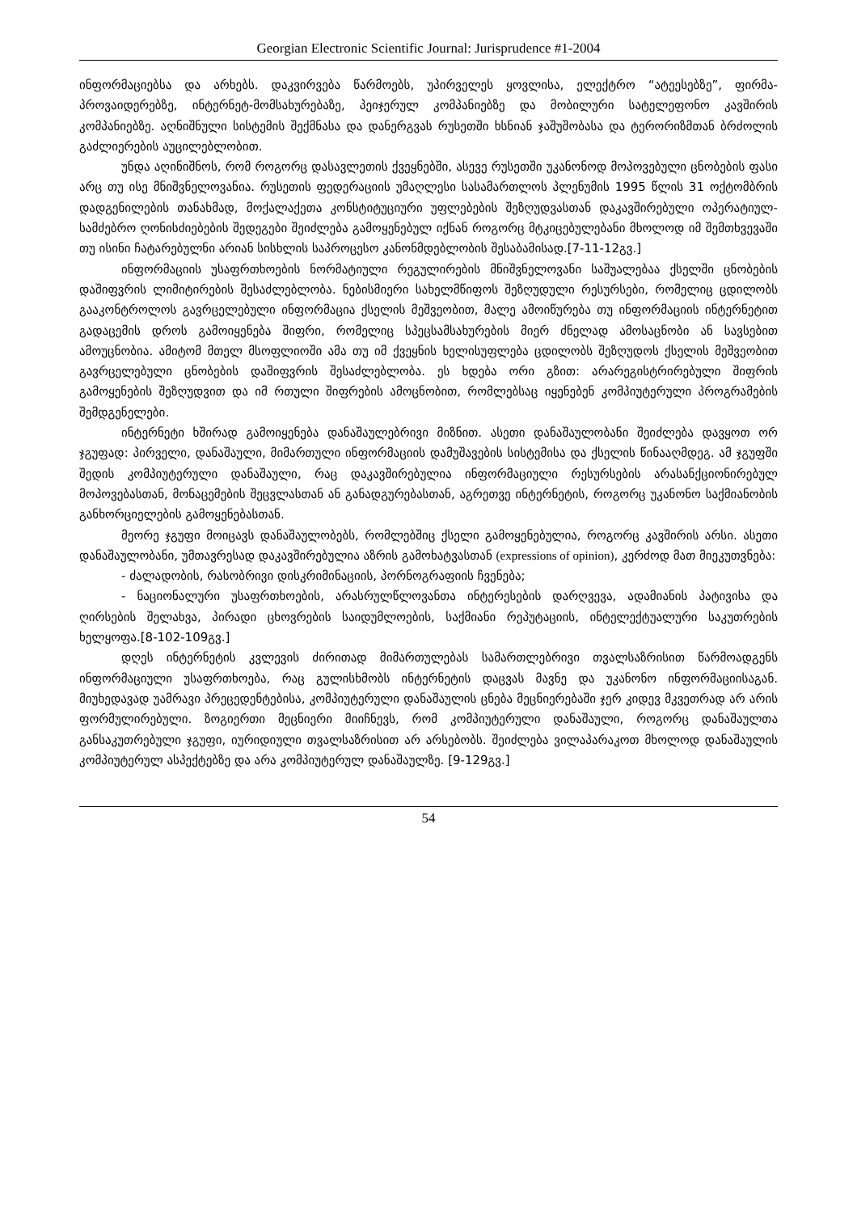Georgian Electronic Scientific Journal: Jurisprudence #1-2004
ინფორმაციებსა და არხებს. დაკვირვება წარმოებს, უპირველეს ყოვლისა, ელექტრო “ატეესებზე”, ფირმა-პროვაიდერებზე, ინტერნეტ-მომსახურებაზე, პეიჯერულ კომპანიებზე და მობილური სატელეფონო კავშირის კომპანიებზე. აღნიშნული სისტემის შექმნასა და დანერგვას რუსეთში ხსნიან ჯაშუშობასა და ტერორიზმთან ბრძოლის გაძლიერების აუცილებლობით.
უნდა აღინიშნოს, რომ როგორც დასავლეთის ქვეყნებში, ასევე რუსეთში უკანონოდ მოპოვებული ცნობების ფასი არც თუ ისე მნიშვნელოვანია. რუსეთის ფედერაციის უმაღლესი სასამართლოს პლენუმის 1995 წლის 31 ოქტომბრის დადგენილების თანახმად, მოქალაქეთა კონსტიტუციური უფლებების შეზღუდვასთან დაკავშირებული ოპერატიულ-სამძებრო ღონისძიებების შედეგები შეიძლება გამოყენებულ იქნან როგორც მტკიცებულებანი მხოლოდ იმ შემთხვევაში თუ ისინი ჩატარებულნი არიან სისხლის საპროცესო კანონმდებლობის შესაბამისად.[7-11-12გვ.]
ინფორმაციის უსაფრთხოების ნორმატიული რეგულირების მნიშვნელოვანი საშუალებაა ქსელში ცნობების დაშიფვრის ლიმიტირების შესაძლებლობა. ნებისმიერი სახელმწიფოს შეზღუდული რესურსები, რომელიც ცდილობს გააკონტროლოს გავრცელებული ინფორმაცია ქსელის მეშვეობით, მალე ამოიწურება თუ ინფორმაციის ინტერნეტით გადაცემის დროს გამოიყენება შიფრი, რომელიც სპეცსამსახურების მიერ ძნელად ამოსაცნობი ან სავსებით ამოუცნობია. ამიტომ მთელ მსოფლიოში ამა თუ იმ ქვეყნის ხელისუფლება ცდილობს შეზღუდოს ქსელის მეშვეობით გავრცელებული ცნობების დაშიფვრის შესაძლებლობა. ეს ხდება ორი გზით: არარეგისტრირებული შიფრის გამოყენების შეზღუდვით და იმ რთული შიფრების ამოცნობით, რომლებსაც იყენებენ კომპიუტერული პროგრამების შემდგენელები.
ინტერნეტი ხშირად გამოიყენება დანაშაულებრივი მიზნით. ასეთი დანაშაულობანი შეიძლება დავყოთ ორ ჯგუფად: პირველი, დანაშაული, მიმართული ინფორმაციის დამუშავების სისტემისა და ქსელის წინააღმდეგ. ამ ჯგუფში შედის კომპიუტერული დანაშაული, რაც დაკავშირებულია ინფორმაციული რესურსების არასანქციონირებულ მოპოვებასთან, მონაცემების შეცვლასთან ან განადგურებასთან, აგრეთვე ინტერნეტის, როგორც უკანონო საქმიანობის განხორციელების გამოყენებასთან.
მეორე ჯგუფი მოიცავს დანაშაულობებს, რომლებშიც ქსელი გამოყენებულია, როგორც კავშირის არსი. ასეთი დანაშაულობანი, უმთავრესად დაკავშირებულია აზრის გამოხატვასთან (expressions of opinion), კერძოდ მათ მიეკუთვნება:
- ძალადობის, რასობრივი დისკრიმინაციის, პორნოგრაფიის ჩვენება;
- ნაციონალური უსაფრთხოების, არასრულწლოვანთა ინტერესების დარღვევა, ადამიანის პატივისა და ღირსების შელახვა, პირადი ცხოვრების საიდუმლოების, საქმიანი რეპუტაციის, ინტელექტუალური საკუთრების ხელყოფა.[8-102-109გვ.]
დღეს ინტერნეტის კვლევის ძირითად მიმართულებას სამართლებრივი თვალსაზრისით წარმოადგენს ინფორმაციული უსაფრთხოება, რაც გულისხმობს ინტერნეტის დაცვას მავნე და უკანონო ინფორმაციისაგან. მიუხედავად უამრავი პრეცედენტებისა, კომპიუტერული დანაშაულის ცნება მეცნიერებაში ჯერ კიდევ მკვეთრად არ არის ფორმულირებული. ზოგიერთი მეცნიერი მიიჩნევს, რომ კომპიუტერული დანაშაული, როგორც დანაშაულთა განსაკუთრებული ჯგუფი, იურიდიული თვალსაზრისით არ არსებობს. შეიძლება ვილაპარაკოთ მხოლოდ დანაშაულის კომპიუტერულ ასპექტებზე და არა კომპიუტერულ დანაშაულზე. [9-129გვ.]
54